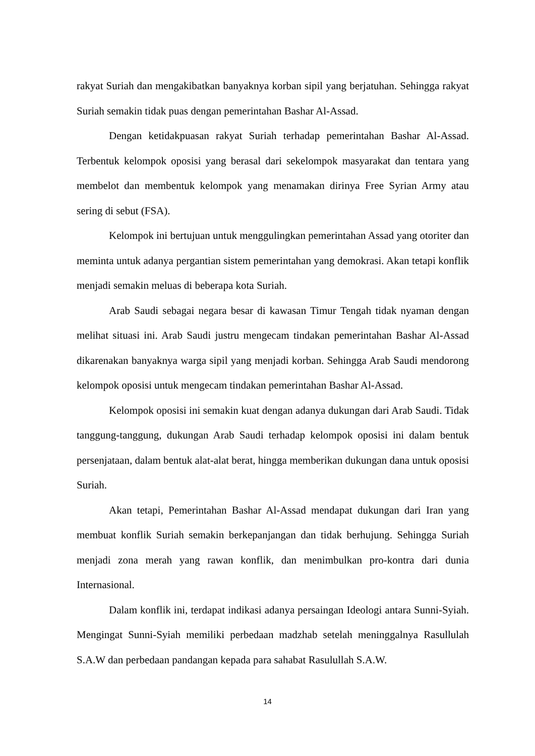rakyat Suriah dan mengakibatkan banyaknya korban sipil yang berjatuhan. Sehingga rakyat Suriah semakin tidak puas dengan pemerintahan Bashar Al-Assad.
Dengan ketidakpuasan rakyat Suriah terhadap pemerintahan Bashar Al-Assad. Terbentuk kelompok oposisi yang berasal dari sekelompok masyarakat dan tentara yang membelot dan membentuk kelompok yang menamakan dirinya Free Syrian Army atau sering di sebut (FSA).
Kelompok ini bertujuan untuk menggulingkan pemerintahan Assad yang otoriter dan meminta untuk adanya pergantian sistem pemerintahan yang demokrasi. Akan tetapi konflik menjadi semakin meluas di beberapa kota Suriah.
Arab Saudi sebagai negara besar di kawasan Timur Tengah tidak nyaman dengan melihat situasi ini. Arab Saudi justru mengecam tindakan pemerintahan Bashar Al-Assad dikarenakan banyaknya warga sipil yang menjadi korban. Sehingga Arab Saudi mendorong kelompok oposisi untuk mengecam tindakan pemerintahan Bashar Al-Assad.
Kelompok oposisi ini semakin kuat dengan adanya dukungan dari Arab Saudi. Tidak tanggung-tanggung, dukungan Arab Saudi terhadap kelompok oposisi ini dalam bentuk persenjataan, dalam bentuk alat-alat berat, hingga memberikan dukungan dana untuk oposisi Suriah.
Akan tetapi, Pemerintahan Bashar Al-Assad mendapat dukungan dari Iran yang membuat konflik Suriah semakin berkepanjangan dan tidak berhujung. Sehingga Suriah menjadi zona merah yang rawan konflik, dan menimbulkan pro-kontra dari dunia Internasional.
Dalam konflik ini, terdapat indikasi adanya persaingan Ideologi antara Sunni-Syiah. Mengingat Sunni-Syiah memiliki perbedaan madzhab setelah meninggalnya Rasullulah S.A.W dan perbedaan pandangan kepada para sahabat Rasulullah S.A.W.
14